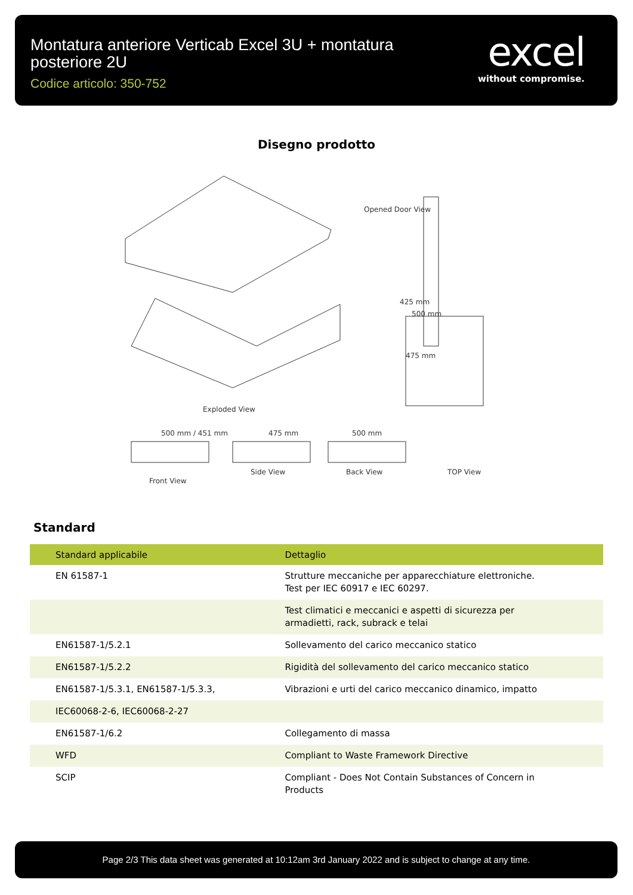Montatura anteriore Verticab Excel 3U + montatura posteriore 2U
Codice articolo: 350-752
excel
without compromise.
Disegno prodotto
Exploded View
500 mm
475 mm
425 mm
Opened Door View
Front View
Side View
Back View
TOP View
500 mm / 451 mm
475 mm
500 mm
Standard
| Standard applicabile | Dettaglio |
| --- | --- |
| EN 61587-1 | Strutture meccaniche per apparecchiature elettroniche. Test per IEC 60917 e IEC 60297. |
| | Test climatici e meccanici e aspetti di sicurezza per armadietti, rack, subrack e telai |
| EN61587-1/5.2.1 | Sollevamento del carico meccanico statico |
| EN61587-1/5.2.2 | Rigidità del sollevamento del carico meccanico statico |
| EN61587-1/5.3.1, EN61587-1/5.3.3, | Vibrazioni e urti del carico meccanico dinamico, impatto |
| IEC60068-2-6, IEC60068-2-27 | |
| EN61587-1/6.2 | Collegamento di massa |
| WFD | Compliant to Waste Framework Directive |
| SCIP | Compliant - Does Not Contain Substances of Concern in Products |
Page 2/3 This data sheet was generated at 10:12am 3rd January 2022 and is subject to change at any time.